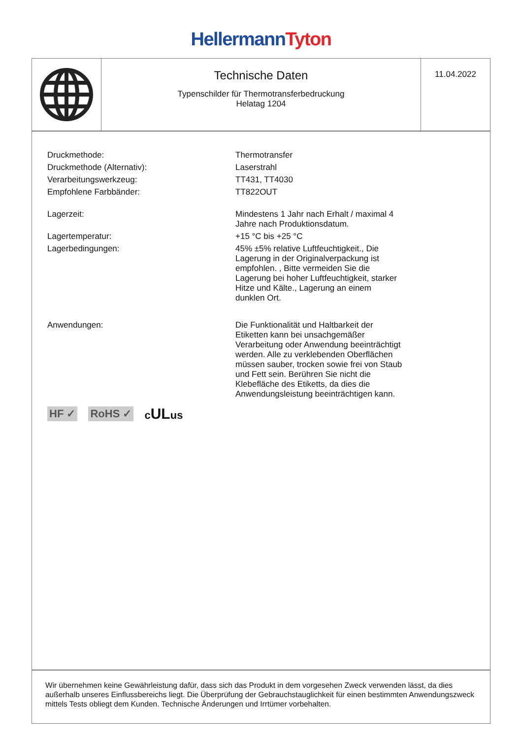Hellermann Tyton
Technische Daten
Typenschilder für Thermotransferbedruckung
Helatag 1204
11.04.2022
| Druckmethode: | Thermotransfer |
| Druckmethode (Alternativ): | Laserstrahl |
| Verarbeitungswerkzeug: | TT431, TT4030 |
| Empfohlene Farbbänder: | TT822OUT |
| Lagerzeit: | Mindestens 1 Jahr nach Erhalt / maximal 4 Jahre nach Produktionsdatum. |
| Lagertemperatur: | +15 °C bis +25 °C |
| Lagerbedingungen: | 45% ±5% relative Luftfeuchtigkeit., Die Lagerung in der Originalverpackung ist empfohlen. , Bitte vermeiden Sie die Lagerung bei hoher Luftfeuchtigkeit, starker Hitze und Kälte., Lagerung an einem dunklen Ort. |
| Anwendungen: | Die Funktionalität und Haltbarkeit der Etiketten kann bei unsachgemäßer Verarbeitung oder Anwendung beeinträchtigt werden. Alle zu verklebenden Oberflächen müssen sauber, trocken sowie frei von Staub und Fett sein. Berühren Sie nicht die Klebefläche des Etiketts, da dies die Anwendungsleistung beeinträchtigen kann. |
HF ✓ RoHS ✓ cULus
Wir übernehmen keine Gewährleistung dafür, dass sich das Produkt in dem vorgesehen Zweck verwenden lässt, da dies außerhalb unseres Einflussbereichs liegt. Die Überprüfung der Gebrauchstauglichkeit für einen bestimmten Anwendungszweck mittels Tests obliegt dem Kunden. Technische Änderungen und Irrtümer vorbehalten.